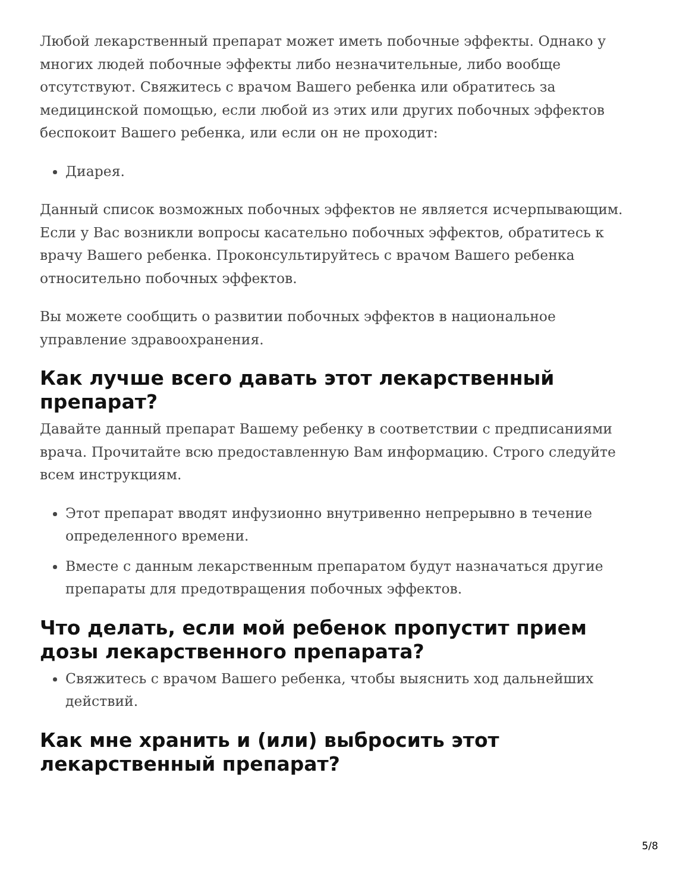Любой лекарственный препарат может иметь побочные эффекты. Однако у многих людей побочные эффекты либо незначительные, либо вообще отсутствуют. Свяжитесь с врачом Вашего ребенка или обратитесь за медицинской помощью, если любой из этих или других побочных эффектов беспокоит Вашего ребенка, или если он не проходит:
Диарея.
Данный список возможных побочных эффектов не является исчерпывающим. Если у Вас возникли вопросы касательно побочных эффектов, обратитесь к врачу Вашего ребенка. Проконсультируйтесь с врачом Вашего ребенка относительно побочных эффектов.
Вы можете сообщить о развитии побочных эффектов в национальное управление здравоохранения.
Как лучше всего давать этот лекарственный препарат?
Давайте данный препарат Вашему ребенку в соответствии с предписаниями врача. Прочитайте всю предоставленную Вам информацию. Строго следуйте всем инструкциям.
Этот препарат вводят инфузионно внутривенно непрерывно в течение определенного времени.
Вместе с данным лекарственным препаратом будут назначаться другие препараты для предотвращения побочных эффектов.
Что делать, если мой ребенок пропустит прием дозы лекарственного препарата?
Свяжитесь с врачом Вашего ребенка, чтобы выяснить ход дальнейших действий.
Как мне хранить и (или) выбросить этот лекарственный препарат?
5/8